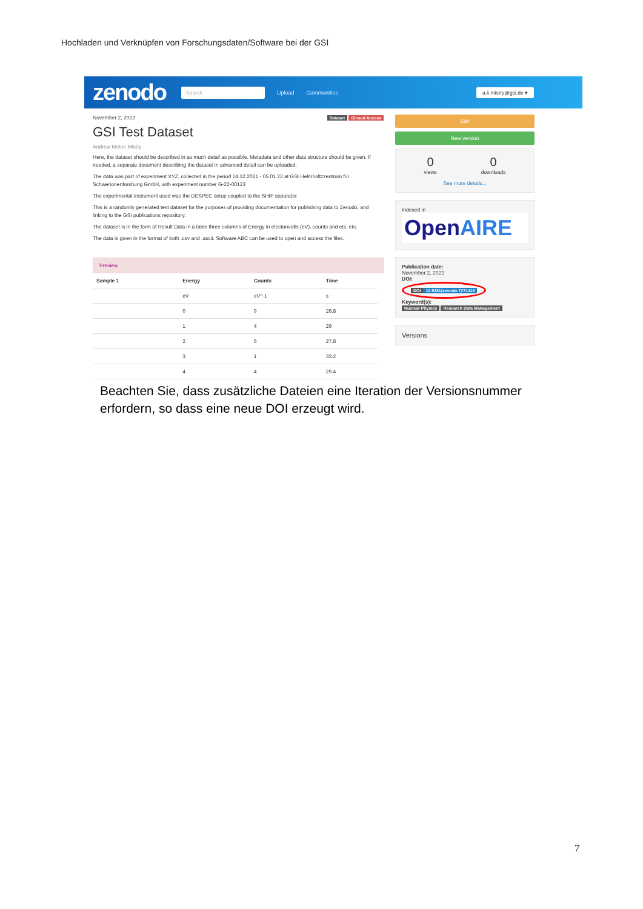Hochladen und Verknüpfen von Forschungsdaten/Software bei der GSI
zenodo
Search
Upload Communities
a.k.mistry@gsi.de ▾
November 2, 2022 Dataset Closed Access
GSI Test Dataset
Andrew Kishor Mistry
Here, the dataset should be described in as much detail as possible. Metadata and other data structure should be given. If needed, a separate document describing the dataset in advanced detail can be uploaded.
The data was part of experiment XYZ, collected in the period 24.12.2021 - 05.01.22 at GSI Helmholtzzentrum für Schwerionenforshung GmbH, with experiment number G-22-00123
The experimental instrument used was the DESPEC setup coupled to the SHIP separator
This is a randomly generated test dataset for the purposes of providing documentation for publishing data to Zenodo, and linking to the GSI publications repository.
The dataset is in the form of Result Data in a table three columns of Energy in electonvolts (eV), counts and etc. etc.
The data is given in the format of both .csv and .ascii. Software ABC can be used to open and access the files.
Preview
| Sample 1 | Energy | Counts | Time |
| --- | --- | --- | --- |
| | eV | eV^-1 | s |
| | 0 | 9 | 26.8 |
| | 1 | 4 | 29 |
| | 2 | 6 | 27.8 |
| | 3 | 1 | 33.2 |
| | 4 | 4 | 29.4 |
Edit
New version
0
views
0
downloads
See more details...
Indexed in
OpenAIRE
Publication date:
November 2, 2022
DOI:
DOI 10.5281/zenodo.7274418
Keyword(s):
Nuclear Physics Research Data Management
Versions
Beachten Sie, dass zusätzliche Dateien eine Iteration der Versionsnummer erfordern, so dass eine neue DOI erzeugt wird.
7